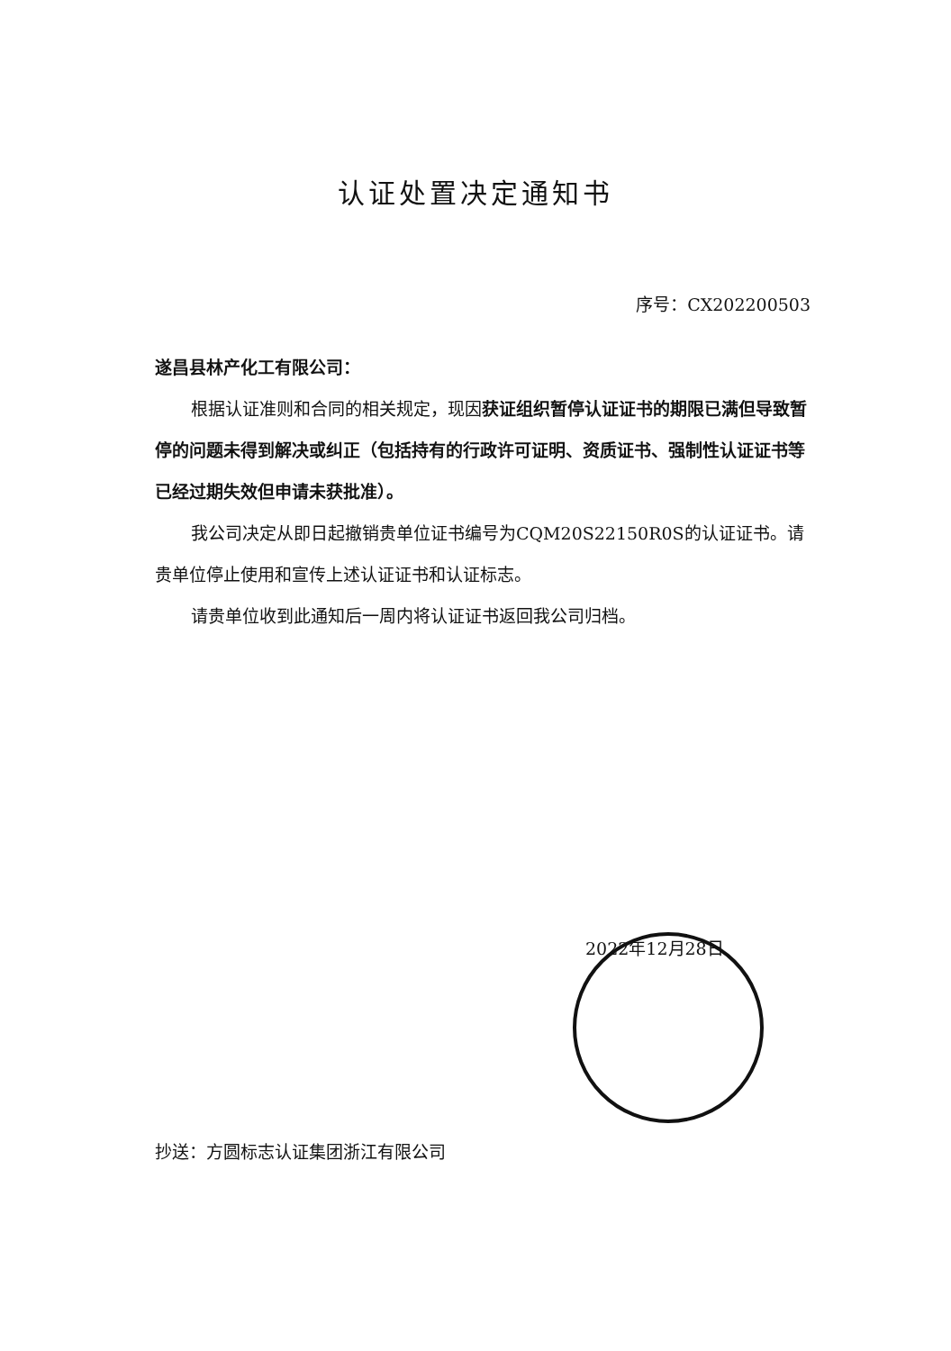认证处置决定通知书
序号：CX202200503
遂昌县林产化工有限公司：
根据认证准则和合同的相关规定，现因获证组织暂停认证证书的期限已满但导致暂停的问题未得到解决或纠正（包括持有的行政许可证明、资质证书、强制性认证证书等已经过期失效但申请未获批准）。
我公司决定从即日起撤销贵单位证书编号为CQM20S22150R0S的认证证书。请贵单位停止使用和宣传上述认证证书和认证标志。
请贵单位收到此通知后一周内将认证证书返回我公司归档。
2022年12月28日
抄送：方圆标志认证集团浙江有限公司